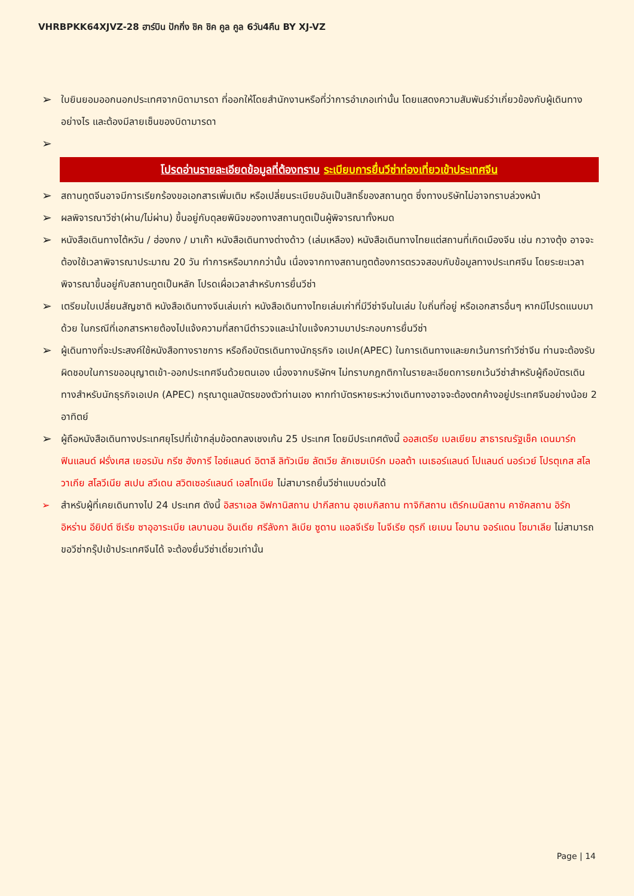VHRBPKK64XJVZ-28 ฮาร์บิน ปักกิ่ง ชิค ชิค คูล คูล 6วัน4คืน BY XJ-VZ
➢ ใบยินยอมออกนอกประเทศจากบิดามารดา ที่ออกให้โดยสำนักงานหรือที่ว่าการอำเภอเท่านั้น โดยแสดงความสัมพันธ์ว่าเกี่ยวข้องกับผู้เดินทางอย่างไร และต้องมีลายเซ็นของบิดามารดา
➢
โปรดอ่านรายละเอียดข้อมูลที่ต้องทราบ ระเบียบการยื่นวีซ่าท่องเที่ยวเข้าประเทศจีน
➢ สถานทูตจีนอาจมีการเรียกร้องขอเอกสารเพิ่มเติม หรือเปลี่ยนระเบียบอันเป็นสิทธิ์ของสถานทูต ซึ่งทางบริษัทไม่อาจทราบล่วงหน้า
➢ ผลพิจารณาวีซ่า(ผ่าน/ไม่ผ่าน) ขึ้นอยู่กับดุลยพินิจของทางสถานทูตเป็นผู้พิจารณาทั้งหมด
➢ หนังสือเดินทางไต้หวัน / ฮ่องกง / มาเก๊า หนังสือเดินทางต่างด้าว (เล่มเหลือง) หนังสือเดินทางไทยแต่สถานที่เกิดเมืองจีน เช่น กวางตุ้ง อาจจะต้องใช้เวลาพิจารณาประมาณ 20 วัน ทำการหรือมากกว่านั้น เนื่องจากทางสถานทูตต้องการตรวจสอบกับข้อมูลทางประเทศจีน โดยระยะเวลาพิจารณาขึ้นอยู่กับสถานทูตเป็นหลัก โปรดเผื่อเวลาสำหรับการยื่นวีซ่า
➢ เตรียมใบเปลี่ยนสัญชาติ หนังสือเดินทางจีนเล่มเก่า หนังสือเดินทางไทยเล่มเก่าที่มีวีซ่าจีนในเล่ม ใบถิ่นที่อยู่ หรือเอกสารอื่นๆ หากมีโปรดแนบมาด้วย ในกรณีที่เอกสารหายต้องไปแจ้งความที่สถานีตำรวจและนำใบแจ้งความมาประกอบการยื่นวีซ่า
➢ ผู้เดินทางที่จะประสงค์ใช้หนังสือทางราชการ หรือถือบัตรเดินทางนักธุรกิจ เอเปค(APEC) ในการเดินทางและยกเว้นการทำวีซ่าจีน ท่านจะต้องรับผิดชอบในการขออนุญาตเข้า-ออกประเทศจีนด้วยตนเอง เนื่องจากบริษัทฯ ไม่ทราบกฎกติกาในรายละเอียดการยกเว้นวีซ่าสำหรับผู้ถือบัตรเดินทางสำหรับนักธุรกิจเอเปค (APEC) กรุณาดูแลบัตรของตัวท่านเอง หากทำบัตรหายระหว่างเดินทางอาจจะต้องตกค้างอยู่ประเทศจีนอย่างน้อย 2 อาทิตย์
➢ ผู้ถือหนังสือเดินทางประเทศยุโรปที่เข้ากลุ่มข้อตกลงเชงเก้น 25 ประเทศ โดยมีประเทศดังนี้ ออสเตรีย เบลเยียม สาธารณรัฐเช็ค เดนมาร์ก ฟินแลนด์ ฝรั่งเศส เยอรมัน กรีซ ฮังการี ไอซ์แลนด์ อิตาลี ลิทัวเนีย ลัตเวีย ลักเซมเบิร์ก มอลต้า เนเธอร์แลนด์ โปแลนด์ นอร์เวย์ โปรตุเกส สโลวาเกีย สโลวีเนีย สเปน สวีเดน สวิตเซอร์แลนด์ เอสโทเนีย ไม่สามารถยื่นวีซ่าแบบด่วนได้
➢ สำหรับผู้ที่เคยเดินทางไป 24 ประเทศ ดังนี้ อิสราเอล อิฟกานิสถาน ปากีสถาน อุซเบกิสถาน ทาจิกิสถาน เติร์กเมนิสถาน คาซัคสถาน อิรัก อิหร่าน อียิปต์ ซีเรีย ซาอุอาระเบีย เลบานอน อินเดีย ศรีลังกา ลิเบีย ซูดาน แอลจีเรีย ไนจีเรีย ตุรกี เยเมน โอมาน จอร์แดน โซมาเลีย ไม่สามารถขอวีซ่ากรุ๊ปเข้าประเทศจีนได้ จะต้องยื่นวีซ่าเดี่ยวเท่านั้น
Page | 14